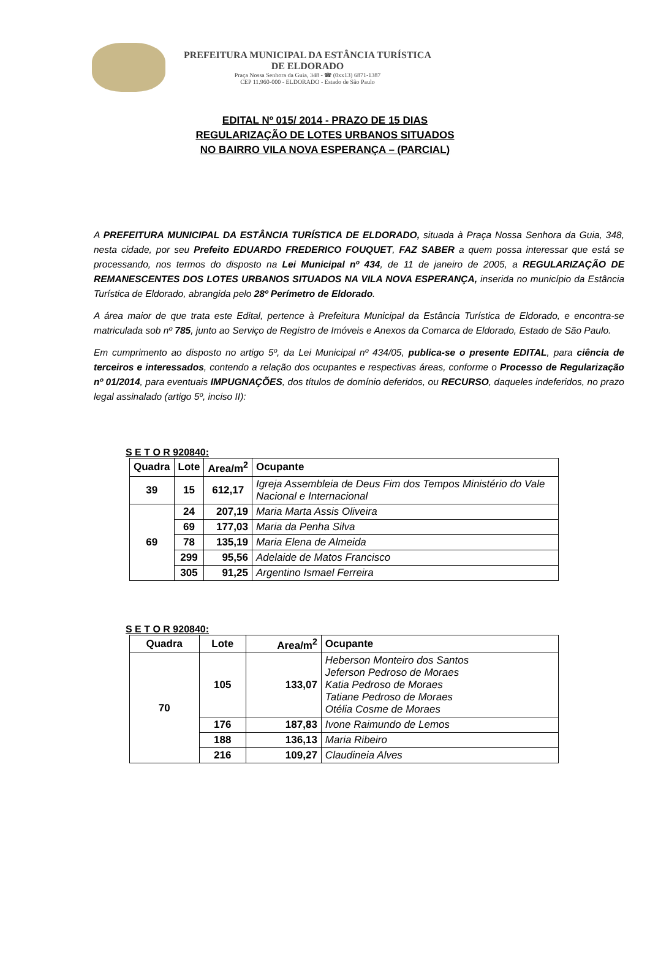PREFEITURA MUNICIPAL DA ESTÂNCIA TURÍSTICA
DE ELDORADO
Praça Nossa Senhora da Guia, 348 - ☎ (0xx13) 6871-1387
CEP 11.960-000 - ELDORADO - Estado de São Paulo
EDITAL Nº 015/ 2014 - PRAZO DE 15 DIAS
REGULARIZAÇÃO DE LOTES URBANOS SITUADOS
NO BAIRRO VILA NOVA ESPERANÇA – (PARCIAL)
A PREFEITURA MUNICIPAL DA ESTÂNCIA TURÍSTICA DE ELDORADO, situada à Praça Nossa Senhora da Guia, 348, nesta cidade, por seu Prefeito EDUARDO FREDERICO FOUQUET, FAZ SABER a quem possa interessar que está se processando, nos termos do disposto na Lei Municipal nº 434, de 11 de janeiro de 2005, a REGULARIZAÇÃO DE REMANESCENTES DOS LOTES URBANOS SITUADOS NA VILA NOVA ESPERANÇA, inserida no município da Estância Turística de Eldorado, abrangida pelo 28º Perímetro de Eldorado.
A área maior de que trata este Edital, pertence à Prefeitura Municipal da Estância Turística de Eldorado, e encontra-se matriculada sob nº 785, junto ao Serviço de Registro de Imóveis e Anexos da Comarca de Eldorado, Estado de São Paulo.
Em cumprimento ao disposto no artigo 5º, da Lei Municipal nº 434/05, publica-se o presente EDITAL, para ciência de terceiros e interessados, contendo a relação dos ocupantes e respectivas áreas, conforme o Processo de Regularização nº 01/2014, para eventuais IMPUGNAÇÕES, dos títulos de domínio deferidos, ou RECURSO, daqueles indeferidos, no prazo legal assinalado (artigo 5º, inciso II):
S E T O R 920840:
| Quadra | Lote | Area/m<sup>2</sup> | Ocupante |
| --- | --- | --- | --- |
| 39 | 15 | 612,17 | Igreja Assembleia de Deus Fim dos Tempos Ministério do Vale Nacional e Internacional |
| 69 | 24 | 207,19 | Maria Marta Assis Oliveira |
| | 69 | 177,03 | Maria da Penha Silva |
| | 78 | 135,19 | Maria Elena de Almeida |
| | 299 | 95,56 | Adelaide de Matos Francisco |
| | 305 | 91,25 | Argentino Ismael Ferreira |
S E T O R 920840:
| Quadra | Lote | Area/m<sup>2</sup> | Ocupante |
| --- | --- | --- | --- |
| 70 | 105 | 133,07 | Heberson Monteiro dos Santos Jeferson Pedroso de Moraes Katia Pedroso de Moraes Tatiane Pedroso de Moraes Otélia Cosme de Moraes |
| | 176 | 187,83 | Ivone Raimundo de Lemos |
| | 188 | 136,13 | Maria Ribeiro |
| | 216 | 109,27 | Claudineia Alves |